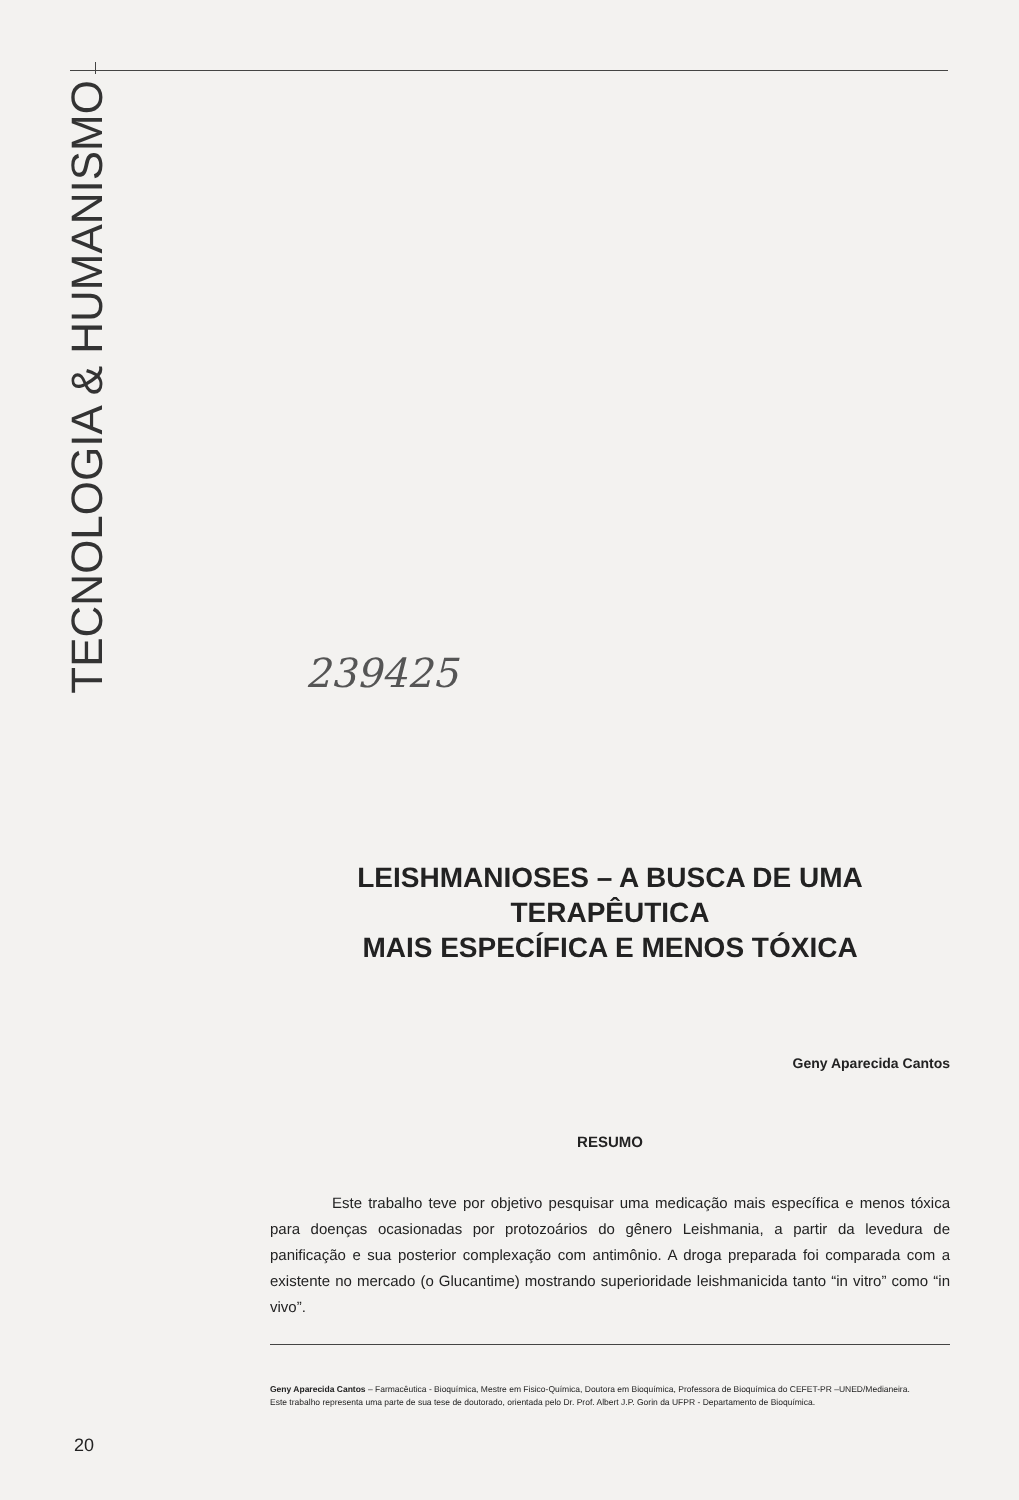TECNOLOGIA & HUMANISMO
239425
LEISHMANIOSES – A BUSCA DE UMA TERAPÊUTICA
MAIS ESPECÍFICA E MENOS TÓXICA
Geny Aparecida Cantos
RESUMO
Este trabalho teve por objetivo pesquisar uma medicação mais específica e menos tóxica para doenças ocasionadas por protozoários do gênero Leishmania, a partir da levedura de panificação e sua posterior complexação com antimônio. A droga preparada foi comparada com a existente no mercado (o Glucantime) mostrando superioridade leishmanicida tanto “in vitro” como “in vivo”.
Geny Aparecida Cantos – Farmacêutica - Bioquímica, Mestre em Fisico-Química, Doutora em Bioquímica, Professora de Bioquímica do CEFET-PR –UNED/Medianeira.
Este trabalho representa uma parte de sua tese de doutorado, orientada pelo Dr. Prof. Albert J.P. Gorin da UFPR - Departamento de Bioquímica.
20